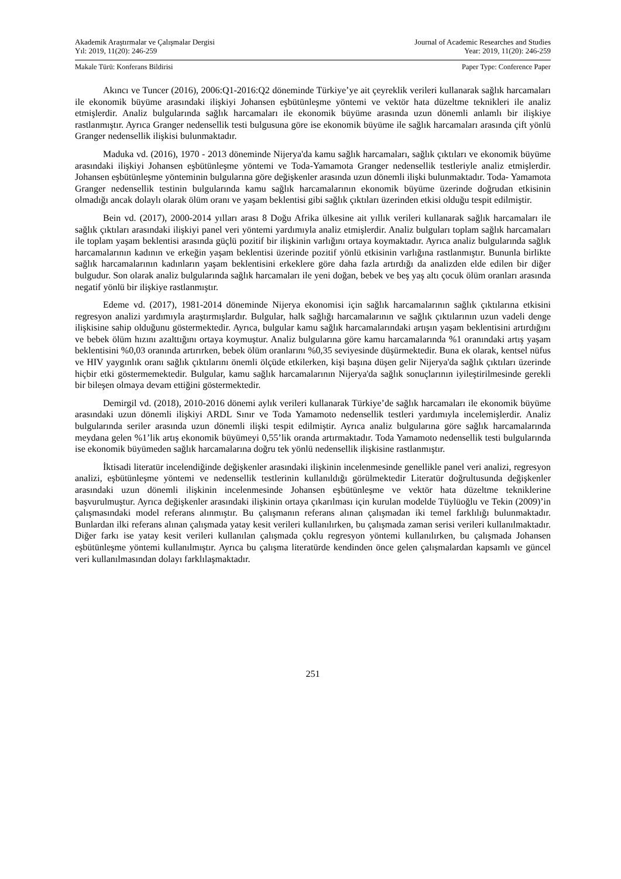Akademik Araştırmalar ve Çalışmalar Dergisi
Yıl: 2019, 11(20): 246-259
Journal of Academic Researches and Studies
Year: 2019, 11(20): 246-259
Makale Türü: Konferans Bildirisi Paper Type: Conference Paper
Akıncı ve Tuncer (2016), 2006:Q1-2016:Q2 döneminde Türkiye’ye ait çeyreklik verileri kullanarak sağlık harcamaları ile ekonomik büyüme arasındaki ilişkiyi Johansen eşbütünleşme yöntemi ve vektör hata düzeltme teknikleri ile analiz etmişlerdir. Analiz bulgularında sağlık harcamaları ile ekonomik büyüme arasında uzun dönemli anlamlı bir ilişkiye rastlanmıştır. Ayrıca Granger nedensellik testi bulgusuna göre ise ekonomik büyüme ile sağlık harcamaları arasında çift yönlü Granger nedensellik ilişkisi bulunmaktadır.
Maduka vd. (2016), 1970 - 2013 döneminde Nijerya'da kamu sağlık harcamaları, sağlık çıktıları ve ekonomik büyüme arasındaki ilişkiyi Johansen eşbütünleşme yöntemi ve Toda-Yamamota Granger nedensellik testleriyle analiz etmişlerdir. Johansen eşbütünleşme yönteminin bulgularına göre değişkenler arasında uzun dönemli ilişki bulunmaktadır. Toda- Yamamota Granger nedensellik testinin bulgularında kamu sağlık harcamalarının ekonomik büyüme üzerinde doğrudan etkisinin olmadığı ancak dolaylı olarak ölüm oranı ve yaşam beklentisi gibi sağlık çıktıları üzerinden etkisi olduğu tespit edilmiştir.
Bein vd. (2017), 2000-2014 yılları arası 8 Doğu Afrika ülkesine ait yıllık verileri kullanarak sağlık harcamaları ile sağlık çıktıları arasındaki ilişkiyi panel veri yöntemi yardımıyla analiz etmişlerdir. Analiz bulguları toplam sağlık harcamaları ile toplam yaşam beklentisi arasında güçlü pozitif bir ilişkinin varlığını ortaya koymaktadır. Ayrıca analiz bulgularında sağlık harcamalarının kadının ve erkeğin yaşam beklentisi üzerinde pozitif yönlü etkisinin varlığına rastlanmıştır. Bununla birlikte sağlık harcamalarının kadınların yaşam beklentisini erkeklere göre daha fazla artırdığı da analizden elde edilen bir diğer bulgudur. Son olarak analiz bulgularında sağlık harcamaları ile yeni doğan, bebek ve beş yaş altı çocuk ölüm oranları arasında negatif yönlü bir ilişkiye rastlanmıştır.
Edeme vd. (2017), 1981-2014 döneminde Nijerya ekonomisi için sağlık harcamalarının sağlık çıktılarına etkisini regresyon analizi yardımıyla araştırmışlardır. Bulgular, halk sağlığı harcamalarının ve sağlık çıktılarının uzun vadeli denge ilişkisine sahip olduğunu göstermektedir. Ayrıca, bulgular kamu sağlık harcamalarındaki artışın yaşam beklentisini artırdığını ve bebek ölüm hızını azalttığını ortaya koymuştur. Analiz bulgularına göre kamu harcamalarında %1 oranındaki artış yaşam beklentisini %0,03 oranında artırırken, bebek ölüm oranlarını %0,35 seviyesinde düşürmektedir. Buna ek olarak, kentsel nüfus ve HIV yaygınlık oranı sağlık çıktılarını önemli ölçüde etkilerken, kişi başına düşen gelir Nijerya'da sağlık çıktıları üzerinde hiçbir etki göstermemektedir. Bulgular, kamu sağlık harcamalarının Nijerya'da sağlık sonuçlarının iyileştirilmesinde gerekli bir bileşen olmaya devam ettiğini göstermektedir.
Demirgil vd. (2018), 2010-2016 dönemi aylık verileri kullanarak Türkiye’de sağlık harcamaları ile ekonomik büyüme arasındaki uzun dönemli ilişkiyi ARDL Sınır ve Toda Yamamoto nedensellik testleri yardımıyla incelemişlerdir. Analiz bulgularında seriler arasında uzun dönemli ilişki tespit edilmiştir. Ayrıca analiz bulgularına göre sağlık harcamalarında meydana gelen %1’lik artış ekonomik büyümeyi 0,55’lik oranda artırmaktadır. Toda Yamamoto nedensellik testi bulgularında ise ekonomik büyümeden sağlık harcamalarına doğru tek yönlü nedensellik ilişkisine rastlanmıştır.
İktisadi literatür incelendiğinde değişkenler arasındaki ilişkinin incelenmesinde genellikle panel veri analizi, regresyon analizi, eşbütünleşme yöntemi ve nedensellik testlerinin kullanıldığı görülmektedir Literatür doğrultusunda değişkenler arasındaki uzun dönemli ilişkinin incelenmesinde Johansen eşbütünleşme ve vektör hata düzeltme tekniklerine başvurulmuştur. Ayrıca değişkenler arasındaki ilişkinin ortaya çıkarılması için kurulan modelde Tüylüoğlu ve Tekin (2009)’in çalışmasındaki model referans alınmıştır. Bu çalışmanın referans alınan çalışmadan iki temel farklılığı bulunmaktadır. Bunlardan ilki referans alınan çalışmada yatay kesit verileri kullanılırken, bu çalışmada zaman serisi verileri kullanılmaktadır. Diğer farkı ise yatay kesit verileri kullanılan çalışmada çoklu regresyon yöntemi kullanılırken, bu çalışmada Johansen eşbütünleşme yöntemi kullanılmıştır. Ayrıca bu çalışma literatürde kendinden önce gelen çalışmalardan kapsamlı ve güncel veri kullanılmasından dolayı farklılaşmaktadır.
251